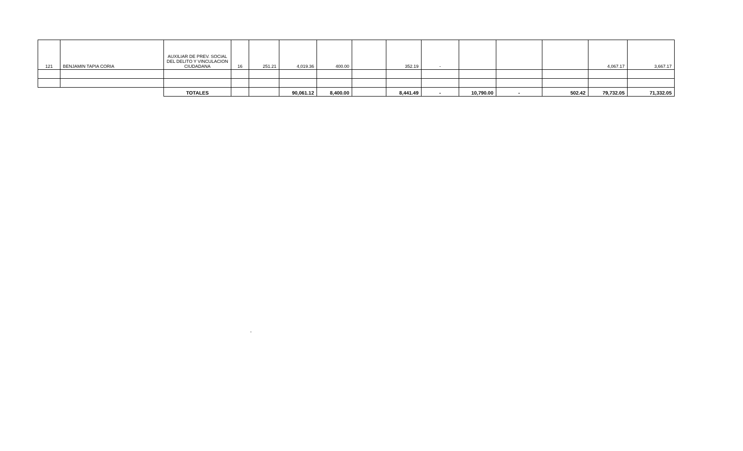| 121 | BENJAMIN TAPIA CORIA | AUXILIAR DE PREV. SOCIAL DEL DELITO Y VINCULACION CIUDADANA | 16 | 251.21 | 4,019.36 | 400.00 | | 352.19 | - | | | | 4,067.17 | 3,667.17 |
| | | TOTALES | | | 90,061.12 | 8,400.00 | | 8,441.49 | - | 10,790.00 | - | 502.42 | 79,732.05 | 71,332.05 |
-